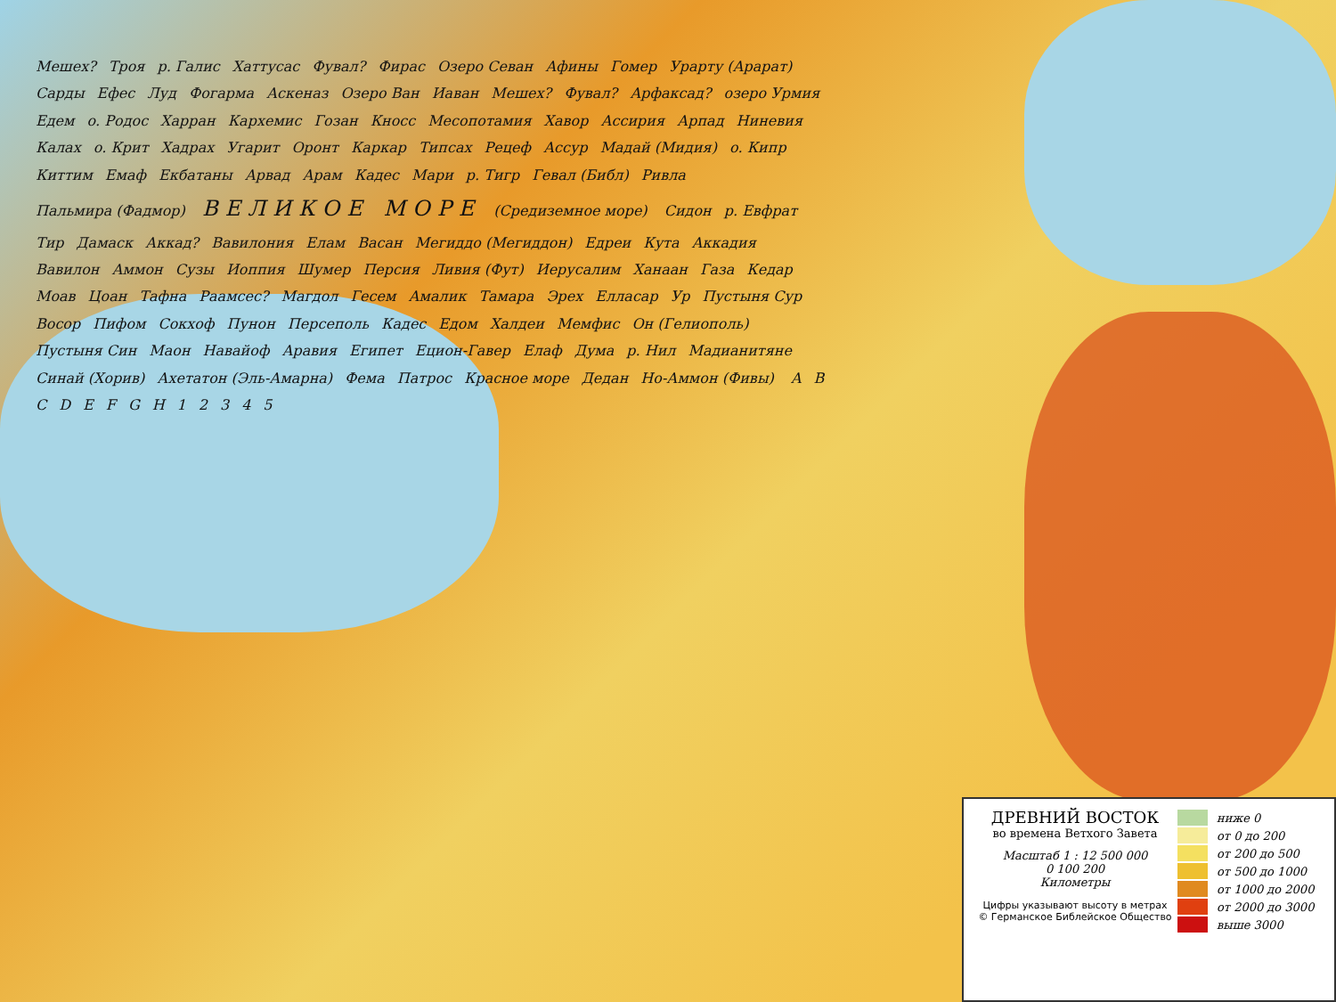Мешех? Троя р. Галис Хаттусас Фувал? Фирас Озеро Севан Афины Гомер Урарту (Арарат) Сарды Ефес Луд Фогарма Аскеназ Озеро Ван Иаван Мешех? Фувал? Арфаксад? озеро Урмия Едем о. Родос Харран Кархемис Гозан Кносс Месопотамия Хавор Ассирия Арпад Ниневия Калах о. Крит Хадрах Угарит Оронт Каркар Типсах Рецеф Ассур Мадай (Мидия) о. Кипр Киттим Емаф Екбатаны Арвад Арам Кадес Мари р. Тигр Гевал (Библ) Ривла Пальмира (Фадмор) ВЕЛИКОЕ МОРЕ (Средиземное море) Сидон р. Евфрат Тир Дамаск Аккад? Вавилония Елам Васан Мегиддо (Мегиддон) Едреи Кута Аккадия Вавилон Аммон Сузы Иоппия Шумер Персия Ливия (Фут) Иерусалим Ханаан Газа Кедар Моав Цоан Тафна Раамсес? Магдол Гесем Амалик Тамара Эрех Елласар Ур Пустыня Сур Восор Пифом Сокхоф Пунон Персеполь Кадес Едом Халдеи Мемфис Он (Гелиополь) Пустыня Син Маон Навайоф Аравия Египет Ецион-Гавер Елаф Дума р. Нил Мадианитяне Синай (Хорив) Ахетатон (Эль-Амарна) Фема Патрос Красное море Дедан Но-Аммон (Фивы) ABCDEFGH 12345
ДРЕВНИЙ ВОСТОК
во времена Ветхого Завета
Масштаб 1 : 12 500 000
0 100 200
Километры
Цифры указывают высоту в метрах
© Германское Библейское Общество
ниже 0
от 0 до 200
от 200 до 500
от 500 до 1000
от 1000 до 2000
от 2000 до 3000
выше 3000